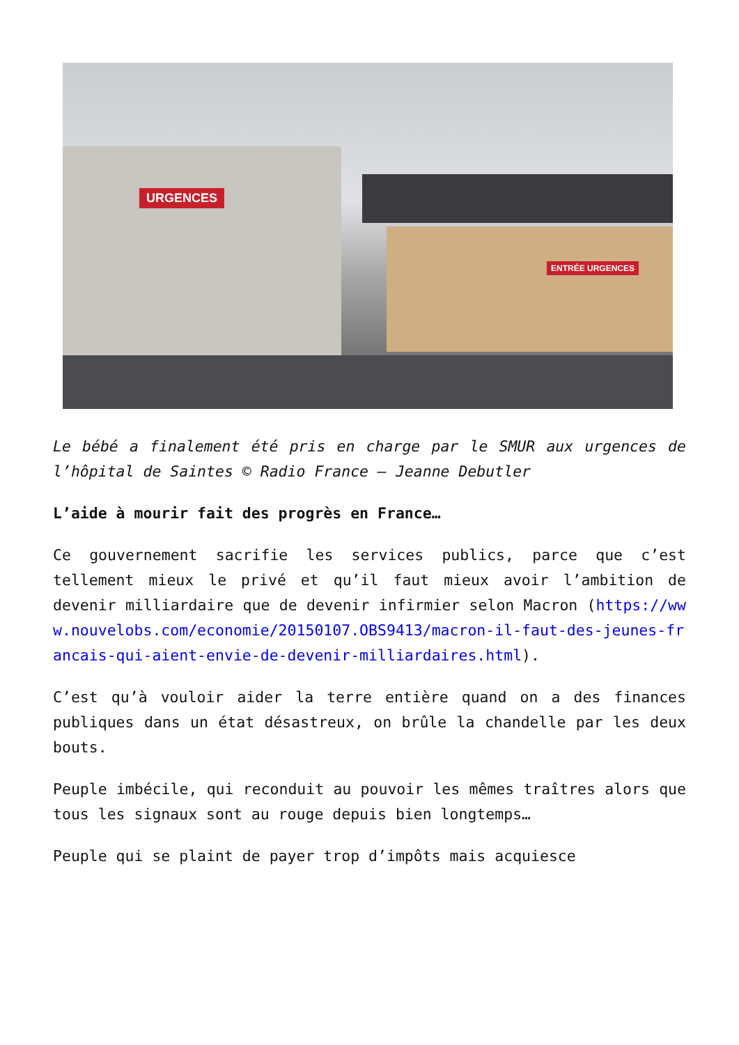URGENCES
ENTRÉE URGENCES
Le bébé a finalement été pris en charge par le SMUR aux urgences de l’hôpital de Saintes © Radio France – Jeanne Debutler
L’aide à mourir fait des progrès en France…
Ce gouvernement sacrifie les services publics, parce que c’est tellement mieux le privé et qu’il faut mieux avoir l’ambition de devenir milliardaire que de devenir infirmier selon Macron (https://www.nouvelobs.com/economie/20150107.OBS9413/macron-il-faut-des-jeunes-francais-qui-aient-envie-de-devenir-milliardaires.html).
C’est qu’à vouloir aider la terre entière quand on a des finances publiques dans un état désastreux, on brûle la chandelle par les deux bouts.
Peuple imbécile, qui reconduit au pouvoir les mêmes traîtres alors que tous les signaux sont au rouge depuis bien longtemps…
Peuple qui se plaint de payer trop d’impôts mais acquiesce